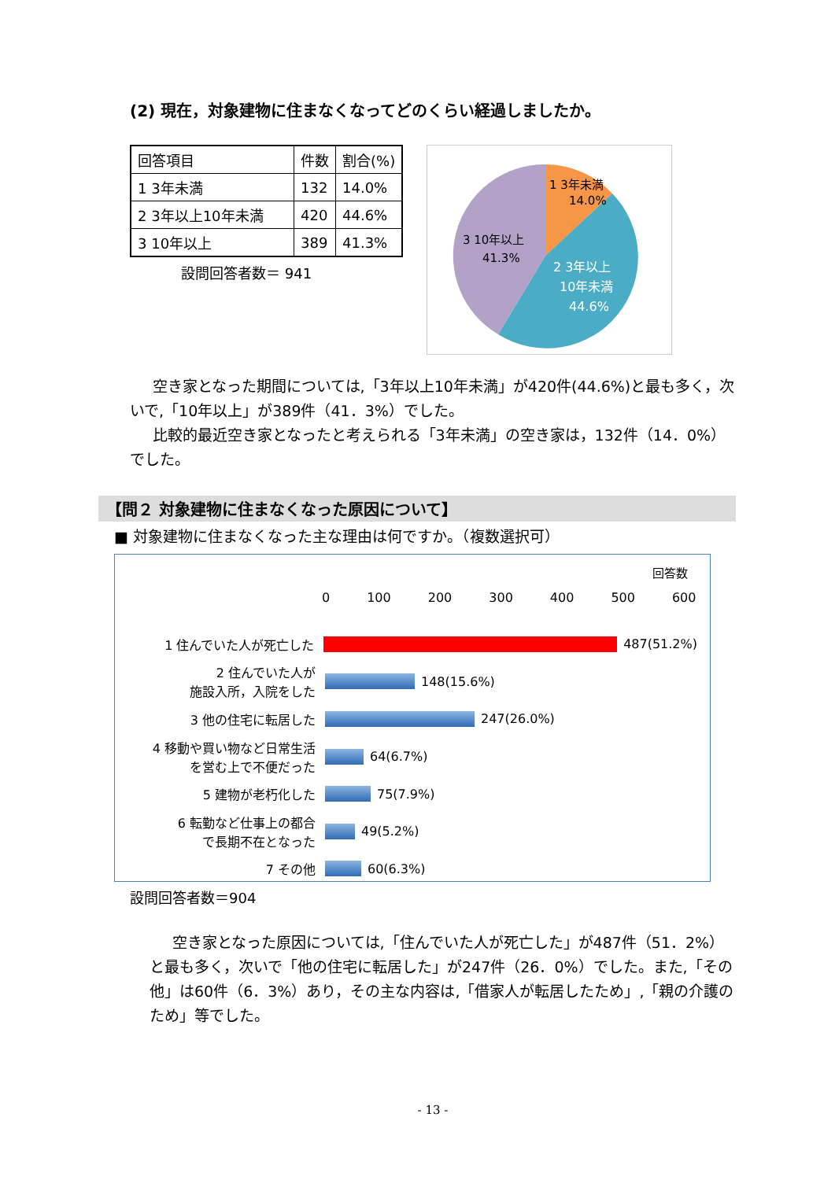(2) 現在，対象建物に住まなくなってどのくらい経過しましたか。
| 回答項目 | 件数 | 割合(%) |
| --- | --- | --- |
| 1 3年未満 | 132 | 14.0% |
| 2 3年以上10年未満 | 420 | 44.6% |
| 3 10年以上 | 389 | 41.3% |
設問回答者数＝ 941
1 3年未満
14.0%
3 10年以上
41.3%
2 3年以上
10年未満
44.6%
空き家となった期間については,「3年以上10年未満」が420件(44.6%)と最も多く，次いで,「10年以上」が389件（41．3%）でした。
比較的最近空き家となったと考えられる「3年未満」の空き家は，132件（14．0%）でした。
【問２ 対象建物に住まなくなった原因について】
■ 対象建物に住まなくなった主な理由は何ですか。（複数選択可）
回答数
0 100 200 300 400 500 600
1 住んでいた人が死亡した
487(51.2%)
2 住んでいた人が
施設入所，入院をした
148(15.6%)
3 他の住宅に転居した
247(26.0%)
4 移動や買い物など日常生活
を営む上で不便だった
64(6.7%)
5 建物が老朽化した
75(7.9%)
6 転勤など仕事上の都合
で長期不在となった
49(5.2%)
7 その他
60(6.3%)
設問回答者数＝904
空き家となった原因については,「住んでいた人が死亡した」が487件（51．2%）と最も多く，次いで「他の住宅に転居した」が247件（26．0%）でした。また,「その他」は60件（6．3%）あり，その主な内容は,「借家人が転居したため」,「親の介護のため」等でした。
- 13 -